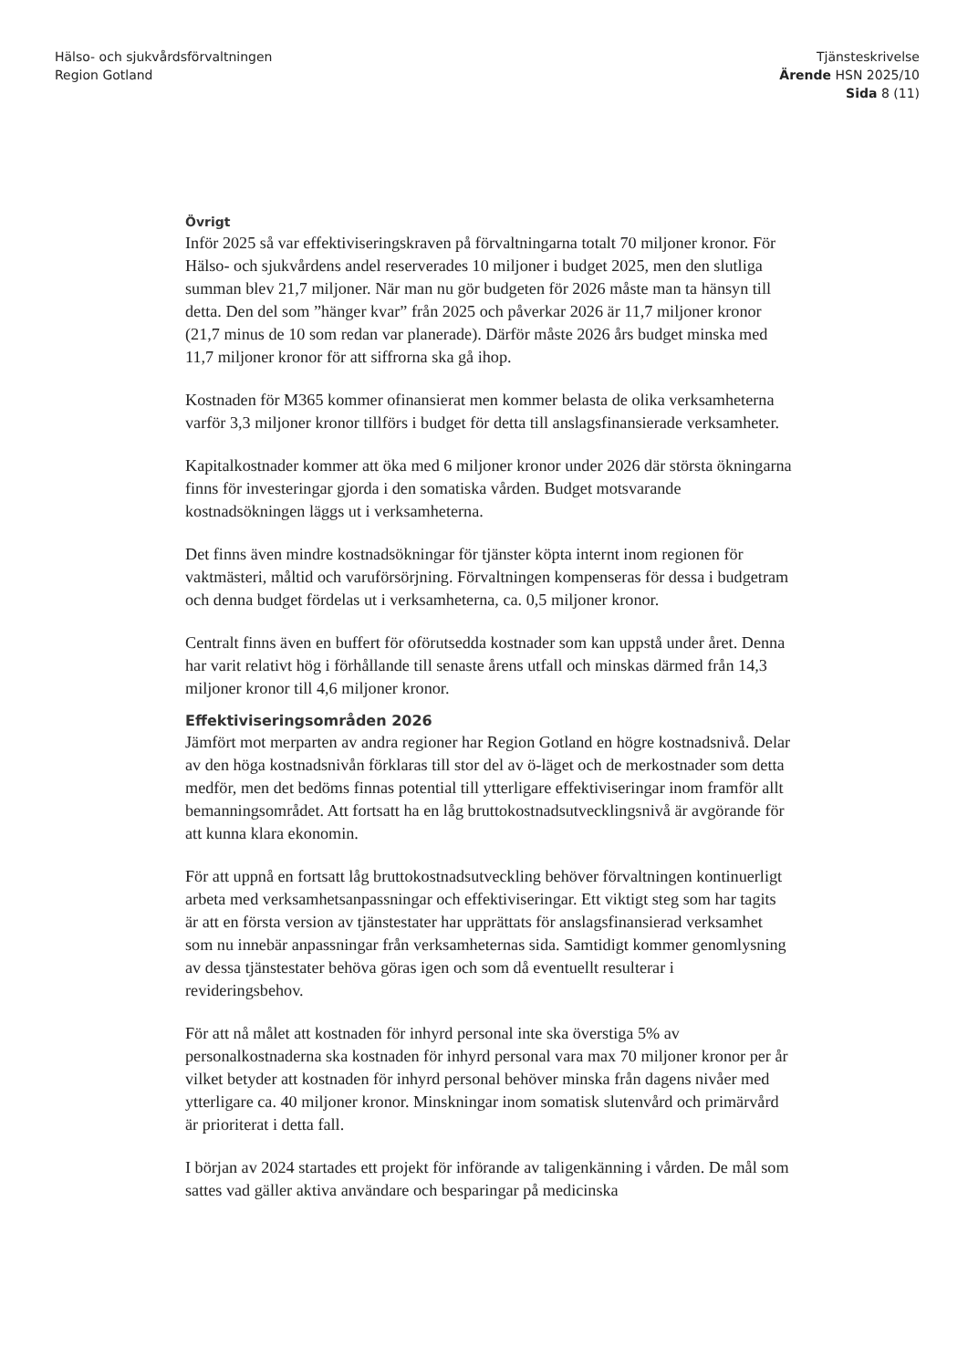Hälso- och sjukvårdsförvaltningen
Region Gotland
Tjänsteskrivelse
Ärende HSN 2025/10
Sida 8 (11)
Övrigt
Inför 2025 så var effektiviseringskraven på förvaltningarna totalt 70 miljoner kronor. För Hälso- och sjukvårdens andel reserverades 10 miljoner i budget 2025, men den slutliga summan blev 21,7 miljoner. När man nu gör budgeten för 2026 måste man ta hänsyn till detta. Den del som ”hänger kvar” från 2025 och påverkar 2026 är 11,7 miljoner kronor (21,7 minus de 10 som redan var planerade). Därför måste 2026 års budget minska med 11,7 miljoner kronor för att siffrorna ska gå ihop.
Kostnaden för M365 kommer ofinansierat men kommer belasta de olika verksamheterna varför 3,3 miljoner kronor tillförs i budget för detta till anslagsfinansierade verksamheter.
Kapitalkostnader kommer att öka med 6 miljoner kronor under 2026 där största ökningarna finns för investeringar gjorda i den somatiska vården. Budget motsvarande kostnadsökningen läggs ut i verksamheterna.
Det finns även mindre kostnadsökningar för tjänster köpta internt inom regionen för vaktmästeri, måltid och varuförsörjning. Förvaltningen kompenseras för dessa i budgetram och denna budget fördelas ut i verksamheterna, ca. 0,5 miljoner kronor.
Centralt finns även en buffert för oförutsedda kostnader som kan uppstå under året. Denna har varit relativt hög i förhållande till senaste årens utfall och minskas därmed från 14,3 miljoner kronor till 4,6 miljoner kronor.
Effektiviseringsområden 2026
Jämfört mot merparten av andra regioner har Region Gotland en högre kostnadsnivå. Delar av den höga kostnadsnivån förklaras till stor del av ö-läget och de merkostnader som detta medför, men det bedöms finnas potential till ytterligare effektiviseringar inom framför allt bemanningsområdet. Att fortsatt ha en låg bruttokostnadsutvecklingsnivå är avgörande för att kunna klara ekonomin.
För att uppnå en fortsatt låg bruttokostnadsutveckling behöver förvaltningen kontinuerligt arbeta med verksamhetsanpassningar och effektiviseringar. Ett viktigt steg som har tagits är att en första version av tjänstestater har upprättats för anslagsfinansierad verksamhet som nu innebär anpassningar från verksamheternas sida. Samtidigt kommer genomlysning av dessa tjänstestater behöva göras igen och som då eventuellt resulterar i revideringsbehov.
För att nå målet att kostnaden för inhyrd personal inte ska överstiga 5% av personalkostnaderna ska kostnaden för inhyrd personal vara max 70 miljoner kronor per år vilket betyder att kostnaden för inhyrd personal behöver minska från dagens nivåer med ytterligare ca. 40 miljoner kronor. Minskningar inom somatisk slutenvård och primärvård är prioriterat i detta fall.
I början av 2024 startades ett projekt för införande av taligenkänning i vården. De mål som sattes vad gäller aktiva användare och besparingar på medicinska